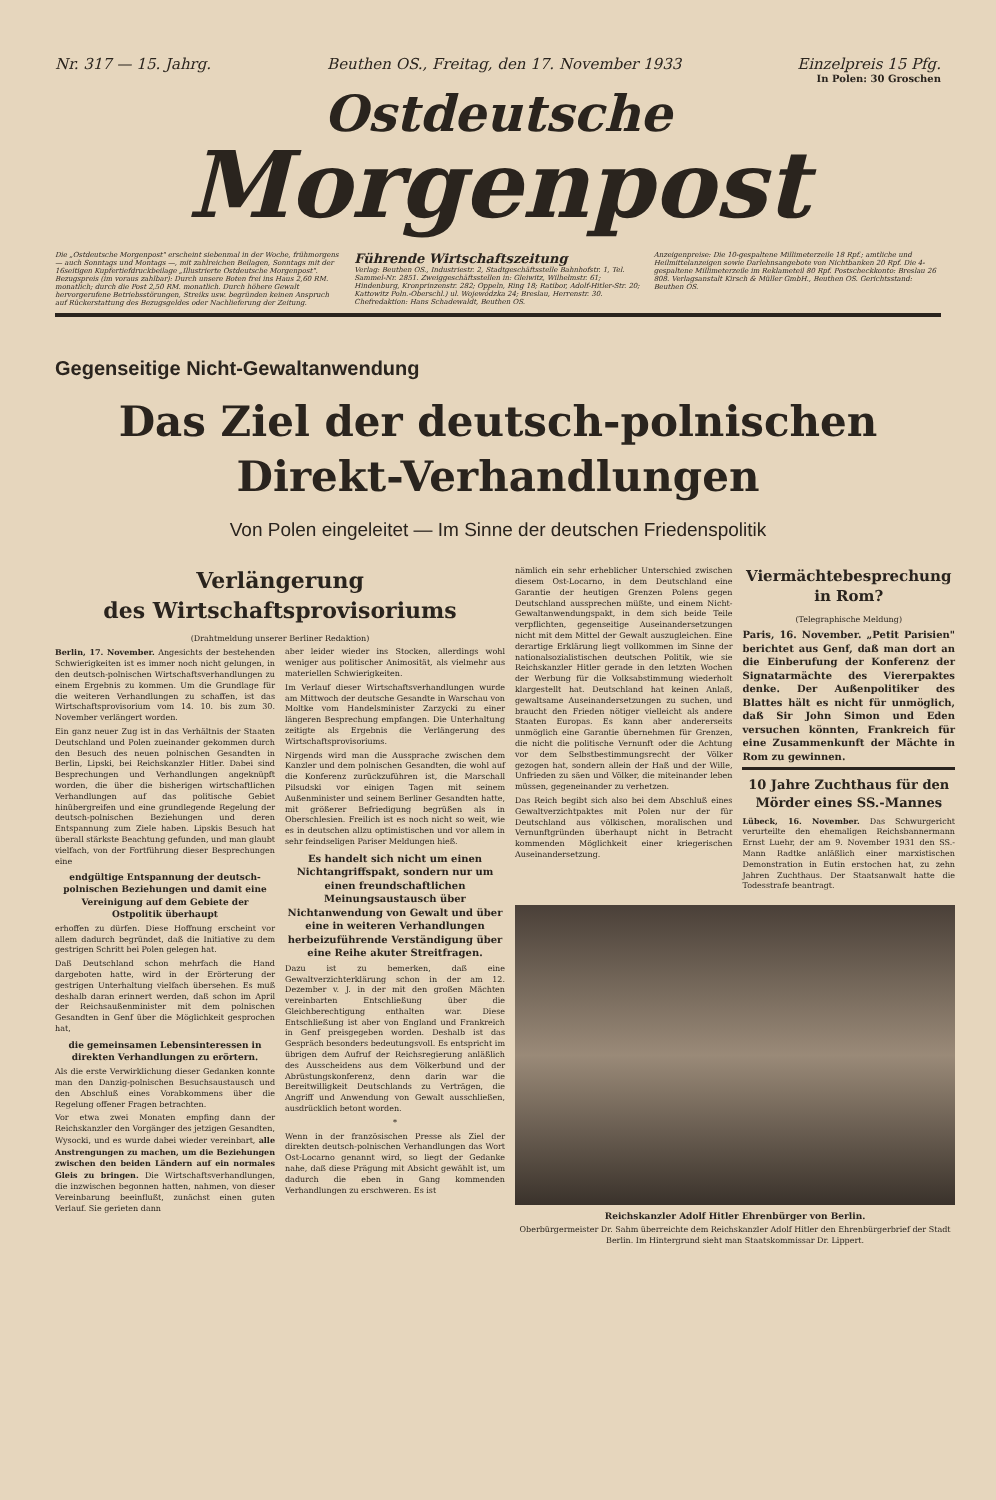Nr. 317 — 15. Jahrg. Beuthen OS., Freitag, den 17. November 1933 Einzelpreis 15 Pfg.
In Polen: 30 Groschen
Ostdeutsche
Morgenpost
Die „Ostdeutsche Morgenpost" erscheint siebenmal in der Woche, frühmorgens — auch Sonntags und Montags —, mit zahlreichen Beilagen, Sonntags mit der 16seitigen Kupfertiefdruckbeilage „Illustrierte Ostdeutsche Morgenpost". Bezugspreis (im voraus zahlbar): Durch unsere Boten frei ins Haus 2,60 RM. monatlich; durch die Post 2,50 RM. monatlich. Durch höhere Gewalt hervorgerufene Betriebsstörungen, Streiks usw. begründen keinen Anspruch auf Rückerstattung des Bezugsgeldes oder Nachlieferung der Zeitung.
Führende Wirtschaftszeitung
Verlag: Beuthen OS., Industriestr. 2, Stadtgeschäftsstelle Bahnhofstr. 1, Tel. Sammel-Nr. 2851. Zweiggeschäftsstellen in: Gleiwitz, Wilhelmstr. 61; Hindenburg, Kronprinzenstr. 282; Oppeln, Ring 18; Ratibor, Adolf-Hitler-Str. 20; Kattowitz Poln.-Oberschl.) ul. Wojewódzka 24; Breslau, Herrenstr. 30. Chefredaktion: Hans Schadewaldt, Beuthen OS.
Anzeigenpreise: Die 10-gespaltene Millimeterzeile 18 Rpf.; amtliche und Heilmittelanzeigen sowie Darlehnsangebote von Nichtbanken 20 Rpf. Die 4-gespaltene Millimeterzeile im Reklameteil 80 Rpf. Postscheckkonto: Breslau 26 808. Verlagsanstalt Kirsch & Müller GmbH., Beuthen OS. Gerichtsstand: Beuthen OS.
Gegenseitige Nicht-Gewaltanwendung
Das Ziel der deutsch-polnischen
Direkt-Verhandlungen
Von Polen eingeleitet — Im Sinne der deutschen Friedenspolitik
Verlängerung
des Wirtschaftsprovisoriums
(Drahtmeldung unserer Berliner Redaktion)
Berlin, 17. November. Angesichts der bestehenden Schwierigkeiten ist es immer noch nicht gelungen, in den deutsch-polnischen Wirtschaftsverhandlungen zu einem Ergebnis zu kommen. Um die Grundlage für die weiteren Verhandlungen zu schaffen, ist das Wirtschaftsprovisorium vom 14. 10. bis zum 30. November verlängert worden.
Ein ganz neuer Zug ist in das Verhältnis der Staaten Deutschland und Polen zueinander gekommen durch den Besuch des neuen polnischen Gesandten in Berlin, Lipski, bei Reichskanzler Hitler. Dabei sind Besprechungen und Verhandlungen angeknüpft worden, die über die bisherigen wirtschaftlichen Verhandlungen auf das politische Gebiet hinübergreifen und eine grundlegende Regelung der deutsch-polnischen Beziehungen und deren Entspannung zum Ziele haben. Lipskis Besuch hat überall stärkste Beachtung gefunden, und man glaubt vielfach, von der Fortführung dieser Besprechungen eine
endgültige Entspannung der deutsch-polnischen Beziehungen und damit eine Vereinigung auf dem Gebiete der Ostpolitik überhaupt
erhoffen zu dürfen. Diese Hoffnung erscheint vor allem dadurch begründet, daß die Initiative zu dem gestrigen Schritt bei Polen gelegen hat.
Daß Deutschland schon mehrfach die Hand dargeboten hatte, wird in der Erörterung der gestrigen Unterhaltung vielfach übersehen. Es muß deshalb daran erinnert werden, daß schon im April der Reichsaußenminister mit dem polnischen Gesandten in Genf über die Möglichkeit gesprochen hat,
die gemeinsamen Lebensinteressen in direkten Verhandlungen zu erörtern.
Als die erste Verwirklichung dieser Gedanken konnte man den Danzig-polnischen Besuchsaustausch und den Abschluß eines Vorabkommens über die Regelung offener Fragen betrachten.
Vor etwa zwei Monaten empfing dann der Reichskanzler den Vorgänger des jetzigen Gesandten, Wysocki, und es wurde dabei wieder vereinbart, alle Anstrengungen zu machen, um die Beziehungen zwischen den beiden Ländern auf ein normales Gleis zu bringen. Die Wirtschaftsverhandlungen, die inzwischen begonnen hatten, nahmen, von dieser Vereinbarung beeinflußt, zunächst einen guten Verlauf. Sie gerieten dann
aber leider wieder ins Stocken, allerdings wohl weniger aus politischer Animosität, als vielmehr aus materiellen Schwierigkeiten.
Im Verlauf dieser Wirtschaftsverhandlungen wurde am Mittwoch der deutsche Gesandte in Warschau von Moltke vom Handelsminister Zarzycki zu einer längeren Besprechung empfangen. Die Unterhaltung zeitigte als Ergebnis die Verlängerung des Wirtschaftsprovisoriums.
Nirgends wird man die Aussprache zwischen dem Kanzler und dem polnischen Gesandten, die wohl auf die Konferenz zurückzuführen ist, die Marschall Pilsudski vor einigen Tagen mit seinem Außenminister und seinem Berliner Gesandten hatte, mit größerer Befriedigung begrüßen als in Oberschlesien. Freilich ist es noch nicht so weit, wie es in deutschen allzu optimistischen und vor allem in sehr feindseligen Pariser Meldungen hieß.
Es handelt sich nicht um einen Nichtangriffspakt, sondern nur um einen freundschaftlichen Meinungsaustausch über Nichtanwendung von Gewalt und über eine in weiteren Verhandlungen herbeizuführende Verständigung über eine Reihe akuter Streitfragen.
Dazu ist zu bemerken, daß eine Gewaltverzichterklärung schon in der am 12. Dezember v. J. in der mit den großen Mächten vereinbarten Entschließung über die Gleichberechtigung enthalten war. Diese Entschließung ist aber von England und Frankreich in Genf preisgegeben worden. Deshalb ist das Gespräch besonders bedeutungsvoll. Es entspricht im übrigen dem Aufruf der Reichsregierung anläßlich des Ausscheidens aus dem Völkerbund und der Abrüstungskonferenz, denn darin war die Bereitwilligkeit Deutschlands zu Verträgen, die Angriff und Anwendung von Gewalt ausschließen, ausdrücklich betont worden.
*
Wenn in der französischen Presse als Ziel der direkten deutsch-polnischen Verhandlungen das Wort Ost-Locarno genannt wird, so liegt der Gedanke nahe, daß diese Prägung mit Absicht gewählt ist, um dadurch die eben in Gang kommenden Verhandlungen zu erschweren. Es ist
nämlich ein sehr erheblicher Unterschied zwischen diesem Ost-Locarno, in dem Deutschland eine Garantie der heutigen Grenzen Polens gegen Deutschland aussprechen müßte, und einem Nicht-Gewaltanwendungspakt, in dem sich beide Teile verpflichten, gegenseitige Auseinandersetzungen nicht mit dem Mittel der Gewalt auszugleichen. Eine derartige Erklärung liegt vollkommen im Sinne der nationalsozialistischen deutschen Politik, wie sie Reichskanzler Hitler gerade in den letzten Wochen der Werbung für die Volksabstimmung wiederholt klargestellt hat. Deutschland hat keinen Anlaß, gewaltsame Auseinandersetzungen zu suchen, und braucht den Frieden nötiger vielleicht als andere Staaten Europas. Es kann aber andererseits unmöglich eine Garantie übernehmen für Grenzen, die nicht die politische Vernunft oder die Achtung vor dem Selbstbestimmungsrecht der Völker gezogen hat, sondern allein der Haß und der Wille, Unfrieden zu säen und Völker, die miteinander leben müssen, gegeneinander zu verhetzen.
Das Reich begibt sich also bei dem Abschluß eines Gewaltverzichtpaktes mit Polen nur der für Deutschland aus völkischen, moralischen und Vernunftgründen überhaupt nicht in Betracht kommenden Möglichkeit einer kriegerischen Auseinandersetzung.
Viermächtebesprechung in Rom?
(Telegraphische Meldung)
Paris, 16. November. „Petit Parisien" berichtet aus Genf, daß man dort an die Einberufung der Konferenz der Signatarmächte des Viererpaktes denke. Der Außenpolitiker des Blattes hält es nicht für unmöglich, daß Sir John Simon und Eden versuchen könnten, Frankreich für eine Zusammenkunft der Mächte in Rom zu gewinnen.
10 Jahre Zuchthaus für den Mörder eines SS.-Mannes
Lübeck, 16. November. Das Schwurgericht verurteilte den ehemaligen Reichsbannermann Ernst Luehr, der am 9. November 1931 den SS.-Mann Radtke anläßlich einer marxistischen Demonstration in Eutin erstochen hat, zu zehn Jahren Zuchthaus. Der Staatsanwalt hatte die Todesstrafe beantragt.
Reichskanzler Adolf Hitler Ehrenbürger von Berlin.
Oberbürgermeister Dr. Sahm überreichte dem Reichskanzler Adolf Hitler den Ehrenbürgerbrief der Stadt Berlin. Im Hintergrund sieht man Staatskommissar Dr. Lippert.